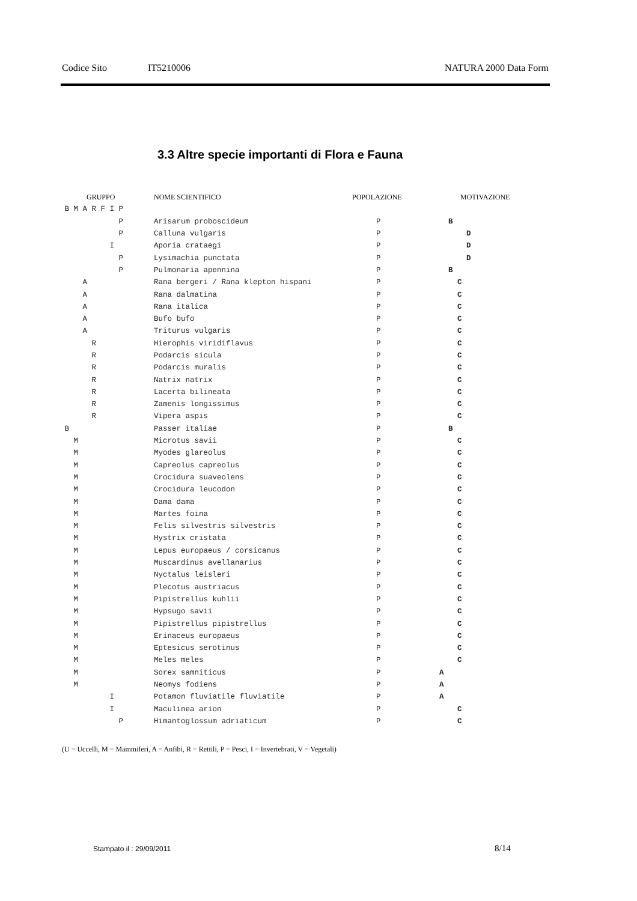Codice Sito IT5210006 NATURA 2000 Data Form
3.3 Altre specie importanti di Flora e Fauna
| GRUPPO | NOME SCIENTIFICO | POPOLAZIONE | MOTIVAZIONE |
| --- | --- | --- | --- |
| B M A R F I P | | | |
| P | Arisarum proboscideum | P | B |
| P | Calluna vulgaris | P | D |
| I | Aporia crataegi | P | D |
| P | Lysimachia punctata | P | D |
| P | Pulmonaria apennina | P | B |
| A | Rana bergeri / Rana klepton hispani | P | C |
| A | Rana dalmatina | P | C |
| A | Rana italica | P | C |
| A | Bufo bufo | P | C |
| A | Triturus vulgaris | P | C |
| R | Hierophis viridiflavus | P | C |
| R | Podarcis sicula | P | C |
| R | Podarcis muralis | P | C |
| R | Natrix natrix | P | C |
| R | Lacerta bilineata | P | C |
| R | Zamenis longissimus | P | C |
| R | Vipera aspis | P | C |
| B | Passer italiae | P | B |
| M | Microtus savii | P | C |
| M | Myodes glareolus | P | C |
| M | Capreolus capreolus | P | C |
| M | Crocidura suaveolens | P | C |
| M | Crocidura leucodon | P | C |
| M | Dama dama | P | C |
| M | Martes foina | P | C |
| M | Felis silvestris silvestris | P | C |
| M | Hystrix cristata | P | C |
| M | Lepus europaeus / corsicanus | P | C |
| M | Muscardinus avellanarius | P | C |
| M | Nyctalus leisleri | P | C |
| M | Plecotus austriacus | P | C |
| M | Pipistrellus kuhlii | P | C |
| M | Hypsugo savii | P | C |
| M | Pipistrellus pipistrellus | P | C |
| M | Erinaceus europaeus | P | C |
| M | Eptesicus serotinus | P | C |
| M | Meles meles | P | C |
| M | Sorex samniticus | P | A |
| M | Neomys fodiens | P | A |
| I | Potamon fluviatile fluviatile | P | A |
| I | Maculinea arion | P | C |
| P | Himantoglossum adriaticum | P | C |
(U = Uccelli, M = Mammiferi, A = Anfibi, R = Rettili, P = Pesci, I = Invertebrati, V = Vegetali)
Stampato il : 29/09/2011 8/14